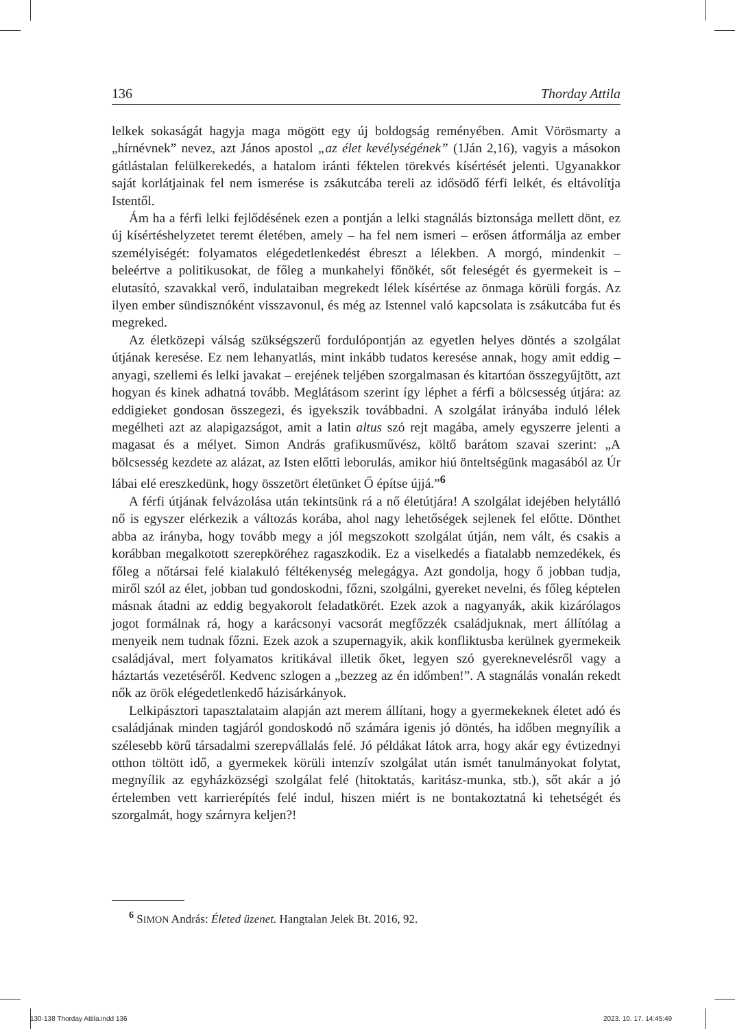136 Thorday Attila
lelkek sokaságát hagyja maga mögött egy új boldogság reményében. Amit Vörösmarty a „hírnévnek” nevez, azt János apostol „az élet kevélységének” (1Ján 2,16), vagyis a másokon gátlástalan felülkerekedés, a hatalom iránti féktelen törekvés kísértését jelenti. Ugyanakkor saját korlátjainak fel nem ismerése is zsákutcába tereli az idősödő férfi lelkét, és eltávolítja Istentől.
Ám ha a férfi lelki fejlődésének ezen a pontján a lelki stagnálás biztonsága mellett dönt, ez új kísértéshelyzetet teremt életében, amely – ha fel nem ismeri – erősen átformálja az ember személyiségét: folyamatos elégedetlenkedést ébreszt a lélekben. A morgó, mindenkit – beleértve a politikusokat, de főleg a munkahelyi főnökét, sőt feleségét és gyermekeit is – elutasító, szavakkal verő, indulataiban megrekedt lélek kísértése az önmaga körüli forgás. Az ilyen ember sündisznóként visszavonul, és még az Istennel való kapcsolata is zsákutcába fut és megreked.
Az életközepi válság szükségszerű fordulópontján az egyetlen helyes döntés a szolgálat útjának keresése. Ez nem lehanyatlás, mint inkább tudatos keresése annak, hogy amit eddig – anyagi, szellemi és lelki javakat – erejének teljében szorgalmasan és kitartóan összegyűjtött, azt hogyan és kinek adhatná tovább. Meglátásom szerint így léphet a férfi a bölcsesség útjára: az eddigieket gondosan összegezi, és igyekszik továbbadni. A szolgálat irányába induló lélek megélheti azt az alapigazságot, amit a latin altus szó rejt magába, amely egyszerre jelenti a magasat és a mélyet. Simon András grafikusművész, költő barátom szavai szerint: „A bölcsesség kezdete az alázat, az Isten előtti leborulás, amikor hiú önteltségünk magasából az Úr lábai elé ereszkedünk, hogy összetört életünket Ő építse újjá.”<sup>6</sup>
A férfi útjának felvázolása után tekintsünk rá a nő életútjára! A szolgálat idejében helytálló nő is egyszer elérkezik a változás korába, ahol nagy lehetőségek sejlenek fel előtte. Dönthet abba az irányba, hogy tovább megy a jól megszokott szolgálat útján, nem vált, és csakis a korábban megalkotott szerepköréhez ragaszkodik. Ez a viselkedés a fiatalabb nemzedékek, és főleg a nőtársai felé kialakuló féltékenység melegágya. Azt gondolja, hogy ő jobban tudja, miről szól az élet, jobban tud gondoskodni, főzni, szolgálni, gyereket nevelni, és főleg képtelen másnak átadni az eddig begyakorolt feladatkörét. Ezek azok a nagyanyák, akik kizárólagos jogot formálnak rá, hogy a karácsonyi vacsorát megfőzzék családjuknak, mert állítólag a menyeik nem tudnak főzni. Ezek azok a szupernagyik, akik konfliktusba kerülnek gyermekeik családjával, mert folyamatos kritikával illetik őket, legyen szó gyereknevelésről vagy a háztartás vezetéséről. Kedvenc szlogen a „bezzeg az én időmben!”. A stagnálás vonalán rekedt nők az örök elégedetlenkedő házisárkányok.
Lelkipásztori tapasztalataim alapján azt merem állítani, hogy a gyermekeknek életet adó és családjának minden tagjáról gondoskodó nő számára igenis jó döntés, ha időben megnyílik a szélesebb körű társadalmi szerepvállalás felé. Jó példákat látok arra, hogy akár egy évtizednyi otthon töltött idő, a gyermekek körüli intenzív szolgálat után ismét tanulmányokat folytat, megnyílik az egyházközségi szolgálat felé (hitoktatás, karitász-munka, stb.), sőt akár a jó értelemben vett karrierépítés felé indul, hiszen miért is ne bontakoztatná ki tehetségét és szorgalmát, hogy szárnyra keljen?!
<sup>6</sup> SIMON András: Életed üzenet. Hangtalan Jelek Bt. 2016, 92.
130-138 Thorday Attila.indd 136
2023. 10. 17. 14:45:49